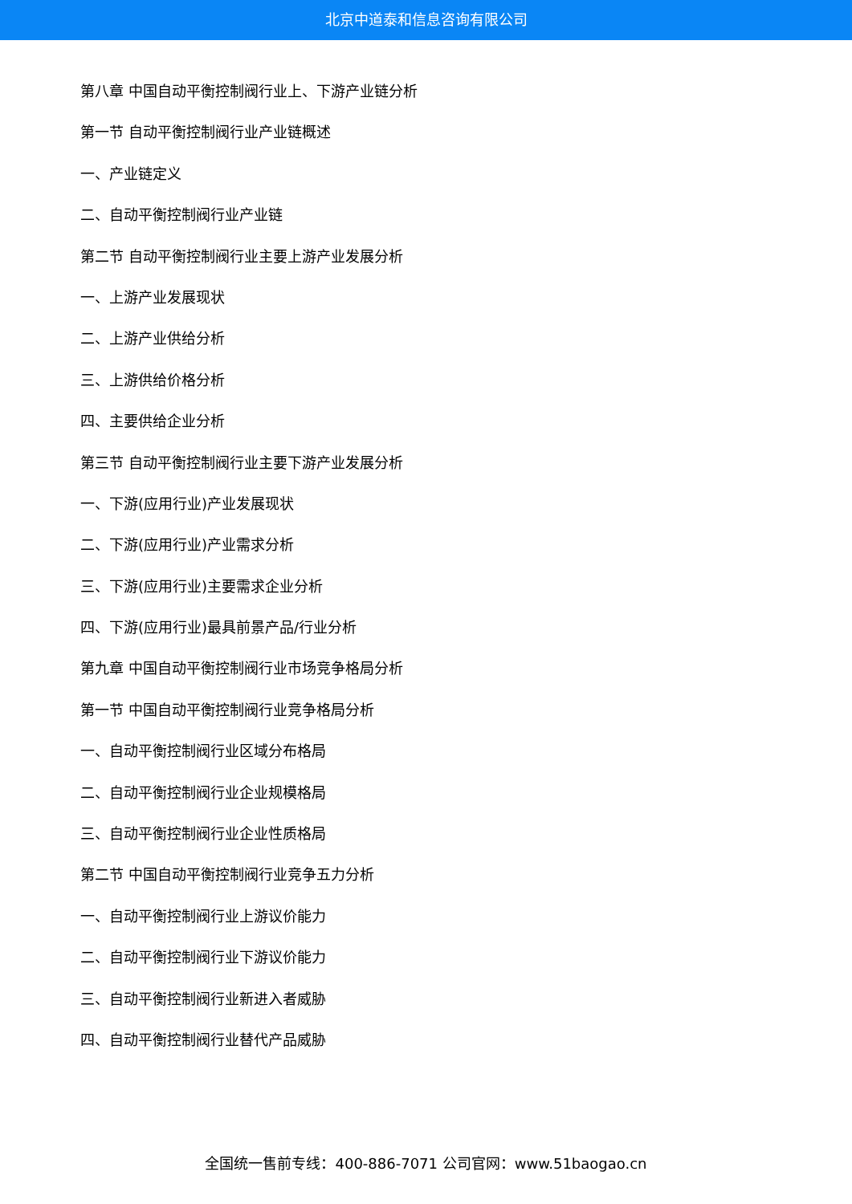北京中道泰和信息咨询有限公司
第八章 中国自动平衡控制阀行业上、下游产业链分析
第一节 自动平衡控制阀行业产业链概述
一、产业链定义
二、自动平衡控制阀行业产业链
第二节 自动平衡控制阀行业主要上游产业发展分析
一、上游产业发展现状
二、上游产业供给分析
三、上游供给价格分析
四、主要供给企业分析
第三节 自动平衡控制阀行业主要下游产业发展分析
一、下游(应用行业)产业发展现状
二、下游(应用行业)产业需求分析
三、下游(应用行业)主要需求企业分析
四、下游(应用行业)最具前景产品/行业分析
第九章 中国自动平衡控制阀行业市场竞争格局分析
第一节 中国自动平衡控制阀行业竞争格局分析
一、自动平衡控制阀行业区域分布格局
二、自动平衡控制阀行业企业规模格局
三、自动平衡控制阀行业企业性质格局
第二节 中国自动平衡控制阀行业竞争五力分析
一、自动平衡控制阀行业上游议价能力
二、自动平衡控制阀行业下游议价能力
三、自动平衡控制阀行业新进入者威胁
四、自动平衡控制阀行业替代产品威胁
全国统一售前专线：400-886-7071 公司官网：www.51baogao.cn